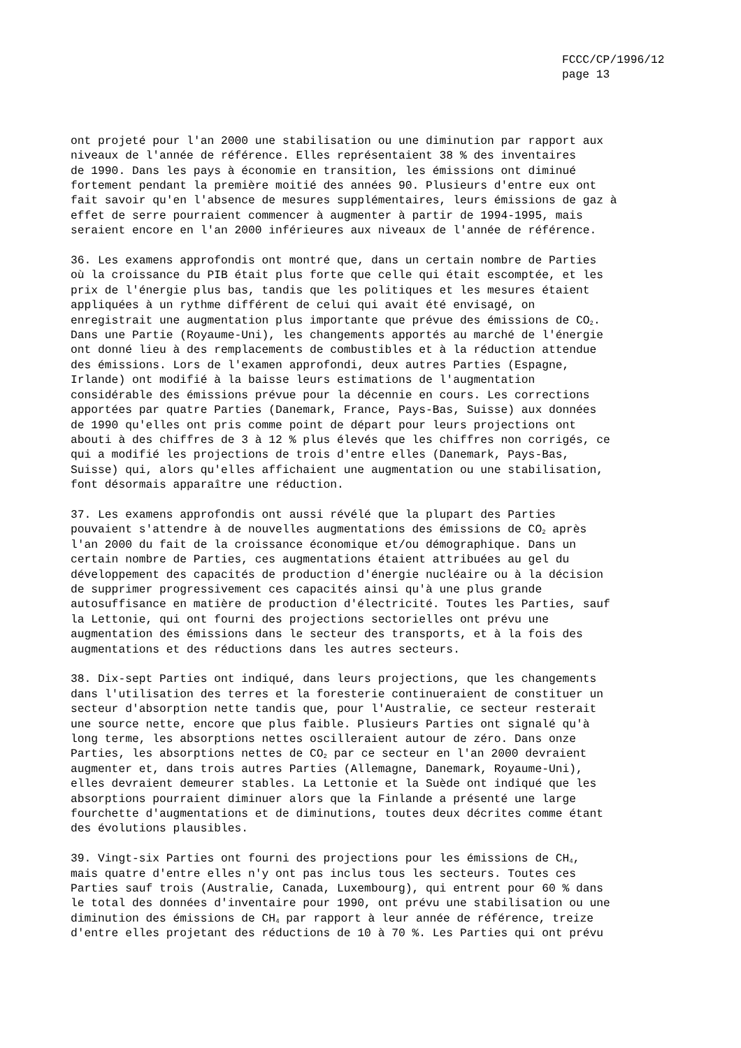FCCC/CP/1996/12
page 13
ont projeté pour l'an 2000 une stabilisation ou une diminution par rapport aux niveaux de l'année de référence. Elles représentaient 38 % des inventaires de 1990. Dans les pays à économie en transition, les émissions ont diminué fortement pendant la première moitié des années 90. Plusieurs d'entre eux ont fait savoir qu'en l'absence de mesures supplémentaires, leurs émissions de gaz à effet de serre pourraient commencer à augmenter à partir de 1994-1995, mais seraient encore en l'an 2000 inférieures aux niveaux de l'année de référence.
36. Les examens approfondis ont montré que, dans un certain nombre de Parties où la croissance du PIB était plus forte que celle qui était escomptée, et les prix de l'énergie plus bas, tandis que les politiques et les mesures étaient appliquées à un rythme différent de celui qui avait été envisagé, on enregistrait une augmentation plus importante que prévue des émissions de CO<sub>2</sub>. Dans une Partie (Royaume-Uni), les changements apportés au marché de l'énergie ont donné lieu à des remplacements de combustibles et à la réduction attendue des émissions. Lors de l'examen approfondi, deux autres Parties (Espagne, Irlande) ont modifié à la baisse leurs estimations de l'augmentation considérable des émissions prévue pour la décennie en cours. Les corrections apportées par quatre Parties (Danemark, France, Pays-Bas, Suisse) aux données de 1990 qu'elles ont pris comme point de départ pour leurs projections ont abouti à des chiffres de 3 à 12 % plus élevés que les chiffres non corrigés, ce qui a modifié les projections de trois d'entre elles (Danemark, Pays-Bas, Suisse) qui, alors qu'elles affichaient une augmentation ou une stabilisation, font désormais apparaître une réduction.
37. Les examens approfondis ont aussi révélé que la plupart des Parties pouvaient s'attendre à de nouvelles augmentations des émissions de CO<sub>2</sub> après l'an 2000 du fait de la croissance économique et/ou démographique. Dans un certain nombre de Parties, ces augmentations étaient attribuées au gel du développement des capacités de production d'énergie nucléaire ou à la décision de supprimer progressivement ces capacités ainsi qu'à une plus grande autosuffisance en matière de production d'électricité. Toutes les Parties, sauf la Lettonie, qui ont fourni des projections sectorielles ont prévu une augmentation des émissions dans le secteur des transports, et à la fois des augmentations et des réductions dans les autres secteurs.
38. Dix-sept Parties ont indiqué, dans leurs projections, que les changements dans l'utilisation des terres et la foresterie continueraient de constituer un secteur d'absorption nette tandis que, pour l'Australie, ce secteur resterait une source nette, encore que plus faible. Plusieurs Parties ont signalé qu'à long terme, les absorptions nettes oscilleraient autour de zéro. Dans onze Parties, les absorptions nettes de CO<sub>2</sub> par ce secteur en l'an 2000 devraient augmenter et, dans trois autres Parties (Allemagne, Danemark, Royaume-Uni), elles devraient demeurer stables. La Lettonie et la Suède ont indiqué que les absorptions pourraient diminuer alors que la Finlande a présenté une large fourchette d'augmentations et de diminutions, toutes deux décrites comme étant des évolutions plausibles.
39. Vingt-six Parties ont fourni des projections pour les émissions de CH<sub>4</sub>, mais quatre d'entre elles n'y ont pas inclus tous les secteurs. Toutes ces Parties sauf trois (Australie, Canada, Luxembourg), qui entrent pour 60 % dans le total des données d'inventaire pour 1990, ont prévu une stabilisation ou une diminution des émissions de CH<sub>4</sub> par rapport à leur année de référence, treize d'entre elles projetant des réductions de 10 à 70 %. Les Parties qui ont prévu